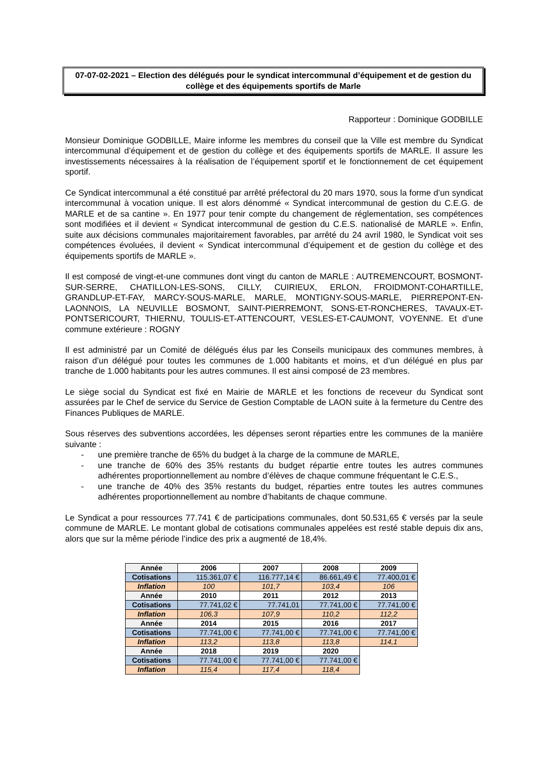07-07-02-2021 – Election des délégués pour le syndicat intercommunal d’équipement et de gestion du collège et des équipements sportifs de Marle
Rapporteur : Dominique GODBILLE
Monsieur Dominique GODBILLE, Maire informe les membres du conseil que la Ville est membre du Syndicat intercommunal d’équipement et de gestion du collège et des équipements sportifs de MARLE. Il assure les investissements nécessaires à la réalisation de l’équipement sportif et le fonctionnement de cet équipement sportif.
Ce Syndicat intercommunal a été constitué par arrêté préfectoral du 20 mars 1970, sous la forme d’un syndicat intercommunal à vocation unique. Il est alors dénommé « Syndicat intercommunal de gestion du C.E.G. de MARLE et de sa cantine ». En 1977 pour tenir compte du changement de réglementation, ses compétences sont modifiées et il devient « Syndicat intercommunal de gestion du C.E.S. nationalisé de MARLE ». Enfin, suite aux décisions communales majoritairement favorables, par arrêté du 24 avril 1980, le Syndicat voit ses compétences évoluées, il devient « Syndicat intercommunal d’équipement et de gestion du collège et des équipements sportifs de MARLE ».
Il est composé de vingt-et-une communes dont vingt du canton de MARLE : AUTREMENCOURT, BOSMONT-SUR-SERRE, CHATILLON-LES-SONS, CILLY, CUIRIEUX, ERLON, FROIDMONT-COHARTILLE, GRANDLUP-ET-FAY, MARCY-SOUS-MARLE, MARLE, MONTIGNY-SOUS-MARLE, PIERREPONT-EN-LAONNOIS, LA NEUVILLE BOSMONT, SAINT-PIERREMONT, SONS-ET-RONCHERES, TAVAUX-ET-PONTSERICOURT, THIERNU, TOULIS-ET-ATTENCOURT, VESLES-ET-CAUMONT, VOYENNE. Et d’une commune extérieure : ROGNY
Il est administré par un Comité de délégués élus par les Conseils municipaux des communes membres, à raison d’un délégué pour toutes les communes de 1.000 habitants et moins, et d’un délégué en plus par tranche de 1.000 habitants pour les autres communes. Il est ainsi composé de 23 membres.
Le siège social du Syndicat est fixé en Mairie de MARLE et les fonctions de receveur du Syndicat sont assurées par le Chef de service du Service de Gestion Comptable de LAON suite à la fermeture du Centre des Finances Publiques de MARLE.
Sous réserves des subventions accordées, les dépenses seront réparties entre les communes de la manière suivante :
- une première tranche de 65% du budget à la charge de la commune de MARLE,
- une tranche de 60% des 35% restants du budget répartie entre toutes les autres communes adhérentes proportionnellement au nombre d’élèves de chaque commune fréquentant le C.E.S.,
- une tranche de 40% des 35% restants du budget, réparties entre toutes les autres communes adhérentes proportionnellement au nombre d’habitants de chaque commune.
Le Syndicat a pour ressources 77.741 € de participations communales, dont 50.531,65 € versés par la seule commune de MARLE. Le montant global de cotisations communales appelées est resté stable depuis dix ans, alors que sur la même période l’indice des prix a augmenté de 18,4%.
| Année | 2006 | 2007 | 2008 | 2009 |
| Cotisations | 115.361,07 € | 116.777,14 € | 86.661,49 € | 77.400,01 € |
| Inflation | 100 | 101,7 | 103,4 | 106 |
| Année | 2010 | 2011 | 2012 | 2013 |
| Cotisations | 77.741,02 € | 77.741,01 | 77.741,00 € | 77.741,00 € |
| Inflation | 106,3 | 107,9 | 110,2 | 112,2 |
| Année | 2014 | 2015 | 2016 | 2017 |
| Cotisations | 77.741,00 € | 77.741,00 € | 77.741,00 € | 77.741,00 € |
| Inflation | 113,2 | 113,8 | 113,8 | 114,1 |
| Année | 2018 | 2019 | 2020 | |
| Cotisations | 77.741,00 € | 77.741,00 € | 77.741,00 € | |
| Inflation | 115,4 | 117,4 | 118,4 | |